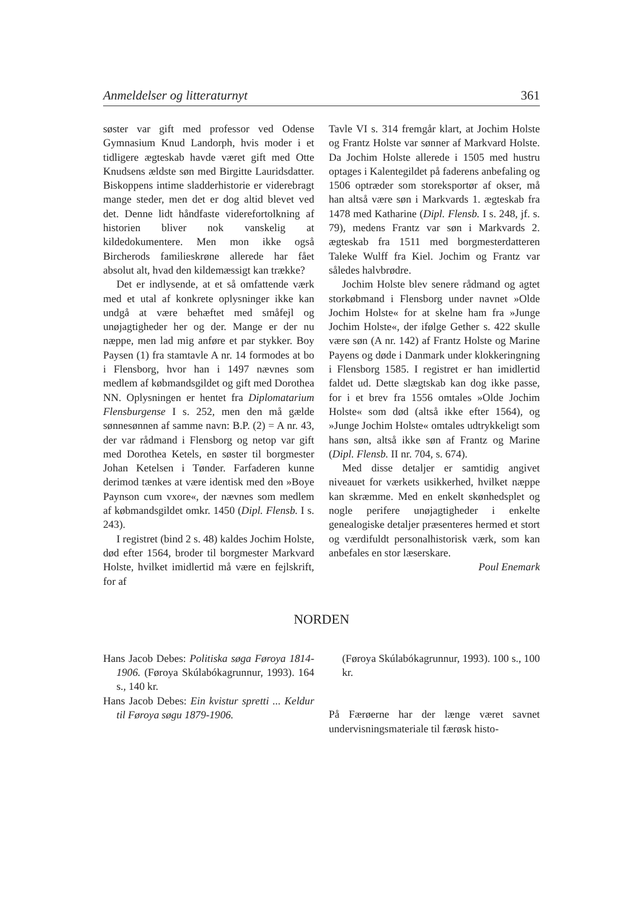Anmeldelser og litteraturnyt 361
søster var gift med professor ved Odense Gymnasium Knud Landorph, hvis moder i et tidligere ægteskab havde været gift med Otte Knudsens ældste søn med Birgitte Lauridsdatter. Biskoppens intime sladderhistorie er viderebragt mange steder, men det er dog altid blevet ved det. Denne lidt håndfaste viderefortolkning af historien bliver nok vanskelig at kildedokumentere. Men mon ikke også Bircherods familieskrøne allerede har fået absolut alt, hvad den kildemæssigt kan trække?
Det er indlysende, at et så omfattende værk med et utal af konkrete oplysninger ikke kan undgå at være behæftet med småfejl og unøjagtigheder her og der. Mange er der nu næppe, men lad mig anføre et par stykker. Boy Paysen (1) fra stamtavle A nr. 14 formodes at bo i Flensborg, hvor han i 1497 nævnes som medlem af købmandsgildet og gift med Dorothea NN. Oplysningen er hentet fra Diplomatarium Flensburgense I s. 252, men den må gælde sønnesønnen af samme navn: B.P. (2) = A nr. 43, der var rådmand i Flensborg og netop var gift med Dorothea Ketels, en søster til borgmester Johan Ketelsen i Tønder. Farfaderen kunne derimod tænkes at være identisk med den »Boye Paynson cum vxore«, der nævnes som medlem af købmandsgildet omkr. 1450 (Dipl. Flensb. I s. 243).
I registret (bind 2 s. 48) kaldes Jochim Holste, død efter 1564, broder til borgmester Markvard Holste, hvilket imidlertid må være en fejlskrift, for af
Tavle VI s. 314 fremgår klart, at Jochim Holste og Frantz Holste var sønner af Markvard Holste. Da Jochim Holste allerede i 1505 med hustru optages i Kalentegildet på faderens anbefaling og 1506 optræder som storeksportør af okser, må han altså være søn i Markvards 1. ægteskab fra 1478 med Katharine (Dipl. Flensb. I s. 248, jf. s. 79), medens Frantz var søn i Markvards 2. ægteskab fra 1511 med borgmesterdatteren Taleke Wulff fra Kiel. Jochim og Frantz var således halvbrødre.
Jochim Holste blev senere rådmand og agtet storkøbmand i Flensborg under navnet »Olde Jochim Holste« for at skelne ham fra »Junge Jochim Holste«, der ifølge Gether s. 422 skulle være søn (A nr. 142) af Frantz Holste og Marine Payens og døde i Danmark under klokkeringning i Flensborg 1585. I registret er han imidlertid faldet ud. Dette slægtskab kan dog ikke passe, for i et brev fra 1556 omtales »Olde Jochim Holste« som død (altså ikke efter 1564), og »Junge Jochim Holste« omtales udtrykkeligt som hans søn, altså ikke søn af Frantz og Marine (Dipl. Flensb. II nr. 704, s. 674).
Med disse detaljer er samtidig angivet niveauet for værkets usikkerhed, hvilket næppe kan skræmme. Med en enkelt skønhedsplet og nogle perifere unøjagtigheder i enkelte genealogiske detaljer præsenteres hermed et stort og værdifuldt personalhistorisk værk, som kan anbefales en stor læserskare.
Poul Enemark
NORDEN
Hans Jacob Debes: Politiska søga Føroya 1814-1906. (Føroya Skúlabókagrunnur, 1993). 164 s., 140 kr.
Hans Jacob Debes: Ein kvistur spretti ... Keldur til Føroya søgu 1879-1906.
(Føroya Skúlabókagrunnur, 1993). 100 s., 100 kr.
På Færøerne har der længe været savnet undervisningsmateriale til færøsk histo-